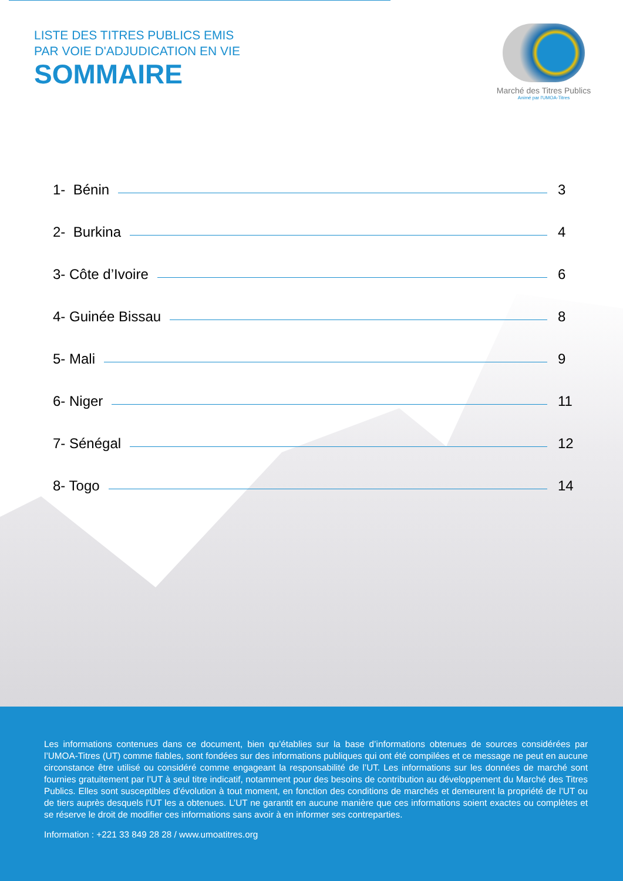LISTE DES TITRES PUBLICS EMIS
PAR VOIE D'ADJUDICATION EN VIE
SOMMAIRE
Marché des Titres Publics
Animé par l'UMOA-Titres
1- Bénin 3
2- Burkina 4
3- Côte d’Ivoire 6
4- Guinée Bissau 8
5- Mali 9
6- Niger 11
7- Sénégal 12
8- Togo 14
Les informations contenues dans ce document, bien qu’établies sur la base d’informations obtenues de sources considérées par l’UMOA-Titres (UT) comme fiables, sont fondées sur des informations publiques qui ont été compilées et ce message ne peut en aucune circonstance être utilisé ou considéré comme engageant la responsabilité de l’UT. Les informations sur les données de marché sont fournies gratuitement par l’UT à seul titre indicatif, notamment pour des besoins de contribution au développement du Marché des Titres Publics. Elles sont susceptibles d’évolution à tout moment, en fonction des conditions de marchés et demeurent la propriété de l’UT ou de tiers auprès desquels l’UT les a obtenues. L’UT ne garantit en aucune manière que ces informations soient exactes ou complètes et se réserve le droit de modifier ces informations sans avoir à en informer ses contreparties.
Information : +221 33 849 28 28 / www.umoatitres.org